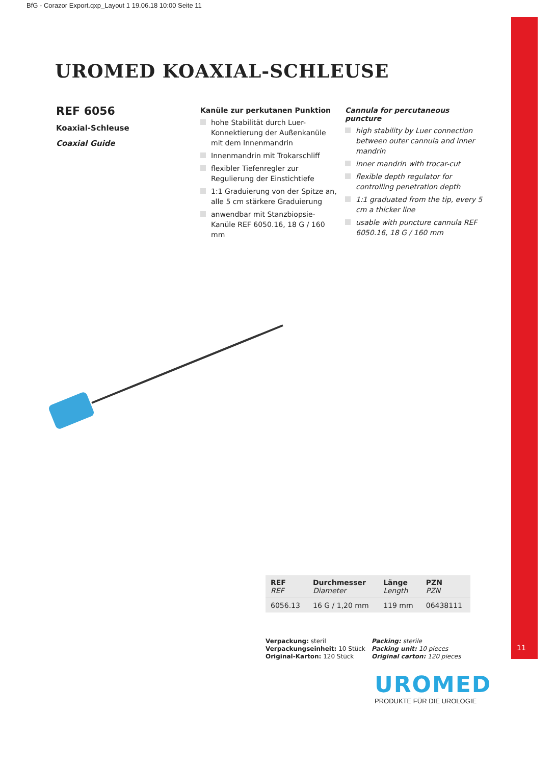BfG - Corazor Export.qxp_Layout 1 19.06.18 10:00 Seite 11
11
UROMED KOAXIAL-SCHLEUSE
REF 6056
Koaxial-Schleuse
Coaxial Guide
Kanüle zur perkutanen Punktion
hohe Stabilität durch Luer-Konnektierung der Außenkanüle mit dem Innenmandrin
Innenmandrin mit Trokarschliff
flexibler Tiefenregler zur Regulierung der Einstichtiefe
1:1 Graduierung von der Spitze an, alle 5 cm stärkere Graduierung
anwendbar mit Stanzbiopsie-Kanüle REF 6050.16, 18 G / 160 mm
Cannula for percutaneous puncture
high stability by Luer connection between outer cannula and inner mandrin
inner mandrin with trocar-cut
flexible depth regulator for controlling penetration depth
1:1 graduated from the tip, every 5 cm a thicker line
usable with puncture cannula REF 6050.16, 18 G / 160 mm
| REF REF | Durchmesser Diameter | Länge Length | PZN PZN |
| --- | --- | --- | --- |
| 6056.13 | 16 G / 1,20 mm | 119 mm | 06438111 |
Verpackung: steril
Verpackungseinheit: 10 Stück
Original-Karton: 120 Stück
Packing: sterile
Packing unit: 10 pieces
Original carton: 120 pieces
UROMED
PRODUKTE FÜR DIE UROLOGIE